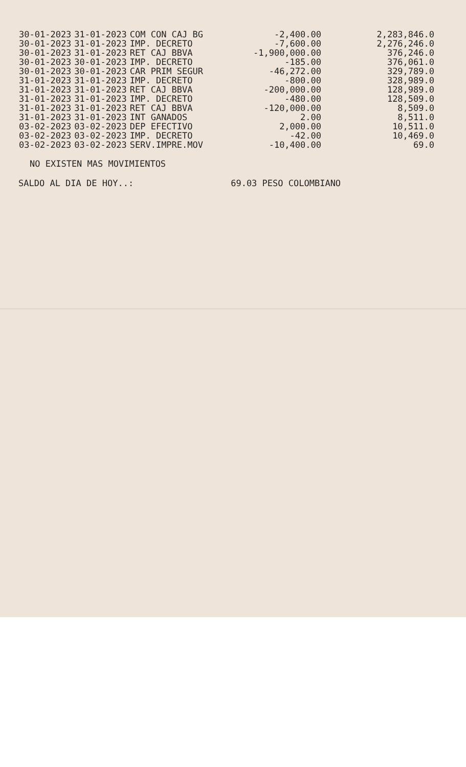| 30-01-2023 | 31-01-2023 | COM CON CAJ BG | -2,400.00 | 2,283,846.0 |
| 30-01-2023 | 31-01-2023 | IMP. DECRETO | -7,600.00 | 2,276,246.0 |
| 30-01-2023 | 31-01-2023 | RET CAJ BBVA | -1,900,000.00 | 376,246.0 |
| 30-01-2023 | 30-01-2023 | IMP. DECRETO | -185.00 | 376,061.0 |
| 30-01-2023 | 30-01-2023 | CAR PRIM SEGUR | -46,272.00 | 329,789.0 |
| 31-01-2023 | 31-01-2023 | IMP. DECRETO | -800.00 | 328,989.0 |
| 31-01-2023 | 31-01-2023 | RET CAJ BBVA | -200,000.00 | 128,989.0 |
| 31-01-2023 | 31-01-2023 | IMP. DECRETO | -480.00 | 128,509.0 |
| 31-01-2023 | 31-01-2023 | RET CAJ BBVA | -120,000.00 | 8,509.0 |
| 31-01-2023 | 31-01-2023 | INT GANADOS | 2.00 | 8,511.0 |
| 03-02-2023 | 03-02-2023 | DEP EFECTIVO | 2,000.00 | 10,511.0 |
| 03-02-2023 | 03-02-2023 | IMP. DECRETO | -42.00 | 10,469.0 |
| 03-02-2023 | 03-02-2023 | SERV.IMPRE.MOV | -10,400.00 | 69.0 |
NO EXISTEN MAS MOVIMIENTOS
SALDO AL DIA DE HOY..: 69.03 PESO COLOMBIANO